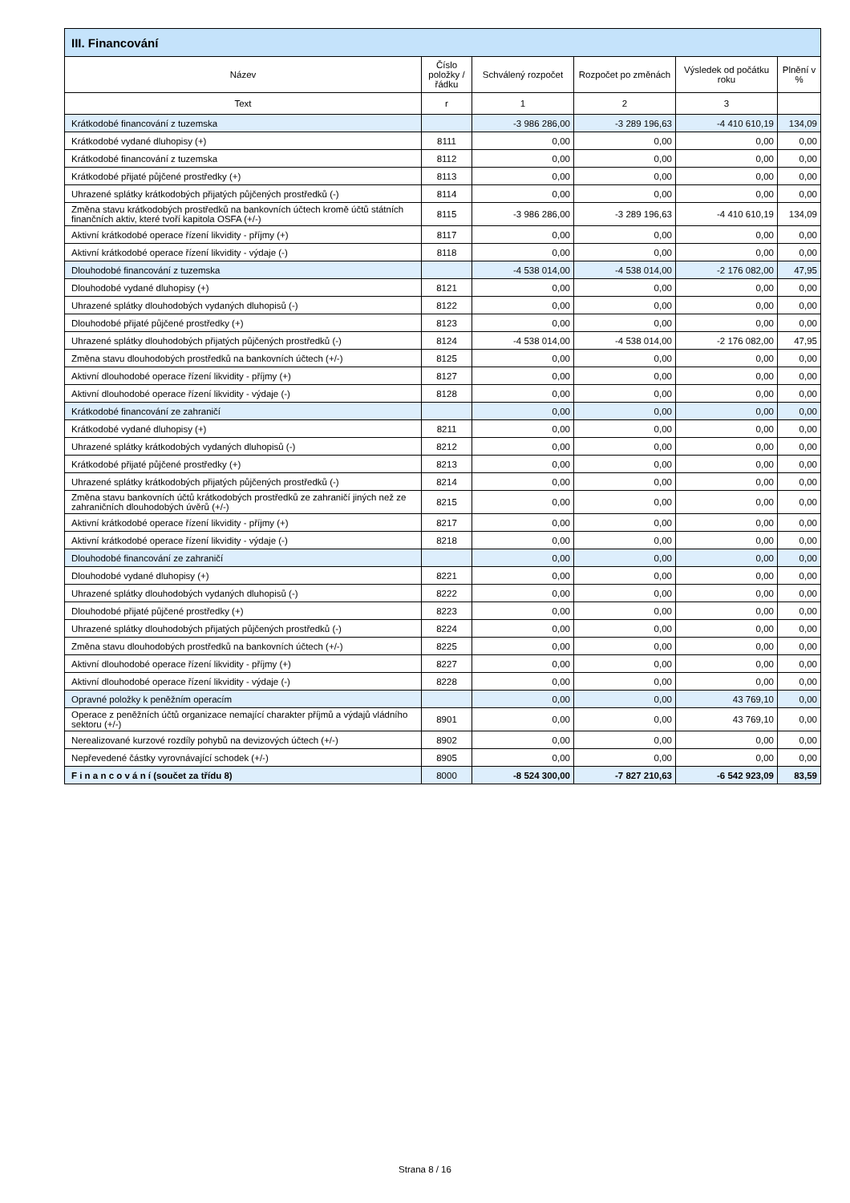| III. Financování | | | | | |
| --- | --- | --- | --- | --- | --- |
| Název | Číslo položky / řádku | Schválený rozpočet | Rozpočet po změnách | Výsledek od počátku roku | Plnění v % |
| Text | r | 1 | 2 | 3 | |
| Krátkodobé financování z tuzemska | | -3 986 286,00 | -3 289 196,63 | -4 410 610,19 | 134,09 |
| Krátkodobé vydané dluhopisy (+) | 8111 | 0,00 | 0,00 | 0,00 | 0,00 |
| Krátkodobé financování z tuzemska | 8112 | 0,00 | 0,00 | 0,00 | 0,00 |
| Krátkodobé přijaté půjčené prostředky (+) | 8113 | 0,00 | 0,00 | 0,00 | 0,00 |
| Uhrazené splátky krátkodobých přijatých půjčených prostředků (-) | 8114 | 0,00 | 0,00 | 0,00 | 0,00 |
| Změna stavu krátkodobých prostředků na bankovních účtech kromě účtů státních finančních aktiv, které tvoří kapitola OSFA (+/-) | 8115 | -3 986 286,00 | -3 289 196,63 | -4 410 610,19 | 134,09 |
| Aktivní krátkodobé operace řízení likvidity - příjmy (+) | 8117 | 0,00 | 0,00 | 0,00 | 0,00 |
| Aktivní krátkodobé operace řízení likvidity - výdaje (-) | 8118 | 0,00 | 0,00 | 0,00 | 0,00 |
| Dlouhodobé financování z tuzemska | | -4 538 014,00 | -4 538 014,00 | -2 176 082,00 | 47,95 |
| Dlouhodobé vydané dluhopisy (+) | 8121 | 0,00 | 0,00 | 0,00 | 0,00 |
| Uhrazené splátky dlouhodobých vydaných dluhopisů (-) | 8122 | 0,00 | 0,00 | 0,00 | 0,00 |
| Dlouhodobé přijaté půjčené prostředky (+) | 8123 | 0,00 | 0,00 | 0,00 | 0,00 |
| Uhrazené splátky dlouhodobých přijatých půjčených prostředků (-) | 8124 | -4 538 014,00 | -4 538 014,00 | -2 176 082,00 | 47,95 |
| Změna stavu dlouhodobých prostředků na bankovních účtech (+/-) | 8125 | 0,00 | 0,00 | 0,00 | 0,00 |
| Aktivní dlouhodobé operace řízení likvidity - příjmy (+) | 8127 | 0,00 | 0,00 | 0,00 | 0,00 |
| Aktivní dlouhodobé operace řízení likvidity - výdaje (-) | 8128 | 0,00 | 0,00 | 0,00 | 0,00 |
| Krátkodobé financování ze zahraničí | | 0,00 | 0,00 | 0,00 | 0,00 |
| Krátkodobé vydané dluhopisy (+) | 8211 | 0,00 | 0,00 | 0,00 | 0,00 |
| Uhrazené splátky krátkodobých vydaných dluhopisů (-) | 8212 | 0,00 | 0,00 | 0,00 | 0,00 |
| Krátkodobé přijaté půjčené prostředky (+) | 8213 | 0,00 | 0,00 | 0,00 | 0,00 |
| Uhrazené splátky krátkodobých přijatých půjčených prostředků (-) | 8214 | 0,00 | 0,00 | 0,00 | 0,00 |
| Změna stavu bankovních účtů krátkodobých prostředků ze zahraničí jiných než ze zahraničních dlouhodobých úvěrů (+/-) | 8215 | 0,00 | 0,00 | 0,00 | 0,00 |
| Aktivní krátkodobé operace řízení likvidity - příjmy (+) | 8217 | 0,00 | 0,00 | 0,00 | 0,00 |
| Aktivní krátkodobé operace řízení likvidity - výdaje (-) | 8218 | 0,00 | 0,00 | 0,00 | 0,00 |
| Dlouhodobé financování ze zahraničí | | 0,00 | 0,00 | 0,00 | 0,00 |
| Dlouhodobé vydané dluhopisy (+) | 8221 | 0,00 | 0,00 | 0,00 | 0,00 |
| Uhrazené splátky dlouhodobých vydaných dluhopisů (-) | 8222 | 0,00 | 0,00 | 0,00 | 0,00 |
| Dlouhodobé přijaté půjčené prostředky (+) | 8223 | 0,00 | 0,00 | 0,00 | 0,00 |
| Uhrazené splátky dlouhodobých přijatých půjčených prostředků (-) | 8224 | 0,00 | 0,00 | 0,00 | 0,00 |
| Změna stavu dlouhodobých prostředků na bankovních účtech (+/-) | 8225 | 0,00 | 0,00 | 0,00 | 0,00 |
| Aktivní dlouhodobé operace řízení likvidity - příjmy (+) | 8227 | 0,00 | 0,00 | 0,00 | 0,00 |
| Aktivní dlouhodobé operace řízení likvidity - výdaje (-) | 8228 | 0,00 | 0,00 | 0,00 | 0,00 |
| Opravné položky k peněžním operacím | | 0,00 | 0,00 | 43 769,10 | 0,00 |
| Operace z peněžních účtů organizace nemající charakter příjmů a výdajů vládního sektoru (+/-) | 8901 | 0,00 | 0,00 | 43 769,10 | 0,00 |
| Nerealizované kurzové rozdíly pohybů na devizových účtech (+/-) | 8902 | 0,00 | 0,00 | 0,00 | 0,00 |
| Nepřevedené částky vyrovnávající schodek (+/-) | 8905 | 0,00 | 0,00 | 0,00 | 0,00 |
| F i n a n c o v á n í (součet za třídu 8) | 8000 | -8 524 300,00 | -7 827 210,63 | -6 542 923,09 | 83,59 |
Strana 8 / 16